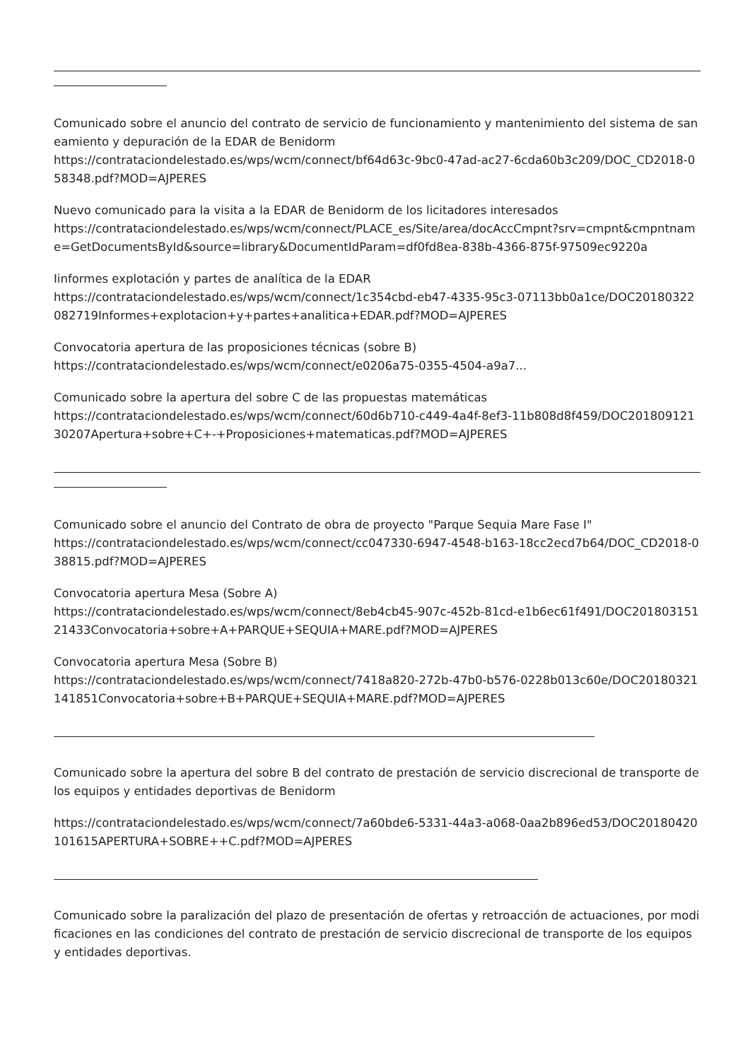Comunicado sobre el anuncio del contrato de servicio de funcionamiento y mantenimiento del sistema de saneamiento y depuración de la EDAR de Benidorm
https://contrataciondelestado.es/wps/wcm/connect/bf64d63c-9bc0-47ad-ac27-6cda60b3c209/DOC_CD2018-058348.pdf?MOD=AJPERES
Nuevo comunicado para la visita a la EDAR de Benidorm de los licitadores interesados
https://contrataciondelestado.es/wps/wcm/connect/PLACE_es/Site/area/docAccCmpnt?srv=cmpnt&cmpntname=GetDocumentsById&source=library&DocumentIdParam=df0fd8ea-838b-4366-875f-97509ec9220a
Iinformes explotación y partes de analítica de la EDAR
https://contrataciondelestado.es/wps/wcm/connect/1c354cbd-eb47-4335-95c3-07113bb0a1ce/DOC20180322082719Informes+explotacion+y+partes+analitica+EDAR.pdf?MOD=AJPERES
Convocatoria apertura de las proposiciones técnicas (sobre B)
https://contrataciondelestado.es/wps/wcm/connect/e0206a75-0355-4504-a9a7...
Comunicado sobre la apertura del sobre C de las propuestas matemáticas
https://contrataciondelestado.es/wps/wcm/connect/60d6b710-c449-4a4f-8ef3-11b808d8f459/DOC20180912130207Apertura+sobre+C+-+Proposiciones+matematicas.pdf?MOD=AJPERES
Comunicado sobre el anuncio del Contrato de obra de proyecto "Parque Sequia Mare Fase I"
https://contrataciondelestado.es/wps/wcm/connect/cc047330-6947-4548-b163-18cc2ecd7b64/DOC_CD2018-038815.pdf?MOD=AJPERES
Convocatoria apertura Mesa (Sobre A)
https://contrataciondelestado.es/wps/wcm/connect/8eb4cb45-907c-452b-81cd-e1b6ec61f491/DOC20180315121433Convocatoria+sobre+A+PARQUE+SEQUIA+MARE.pdf?MOD=AJPERES
Convocatoria apertura Mesa (Sobre B)
https://contrataciondelestado.es/wps/wcm/connect/7418a820-272b-47b0-b576-0228b013c60e/DOC20180321141851Convocatoria+sobre+B+PARQUE+SEQUIA+MARE.pdf?MOD=AJPERES
Comunicado sobre la apertura del sobre B del contrato de prestación de servicio discrecional de transporte de los equipos y entidades deportivas de Benidorm
https://contrataciondelestado.es/wps/wcm/connect/7a60bde6-5331-44a3-a068-0aa2b896ed53/DOC20180420101615APERTURA+SOBRE++C.pdf?MOD=AJPERES
Comunicado sobre la paralización del plazo de presentación de ofertas y retroacción de actuaciones, por modificaciones en las condiciones del contrato de prestación de servicio discrecional de transporte de los equipos y entidades deportivas.